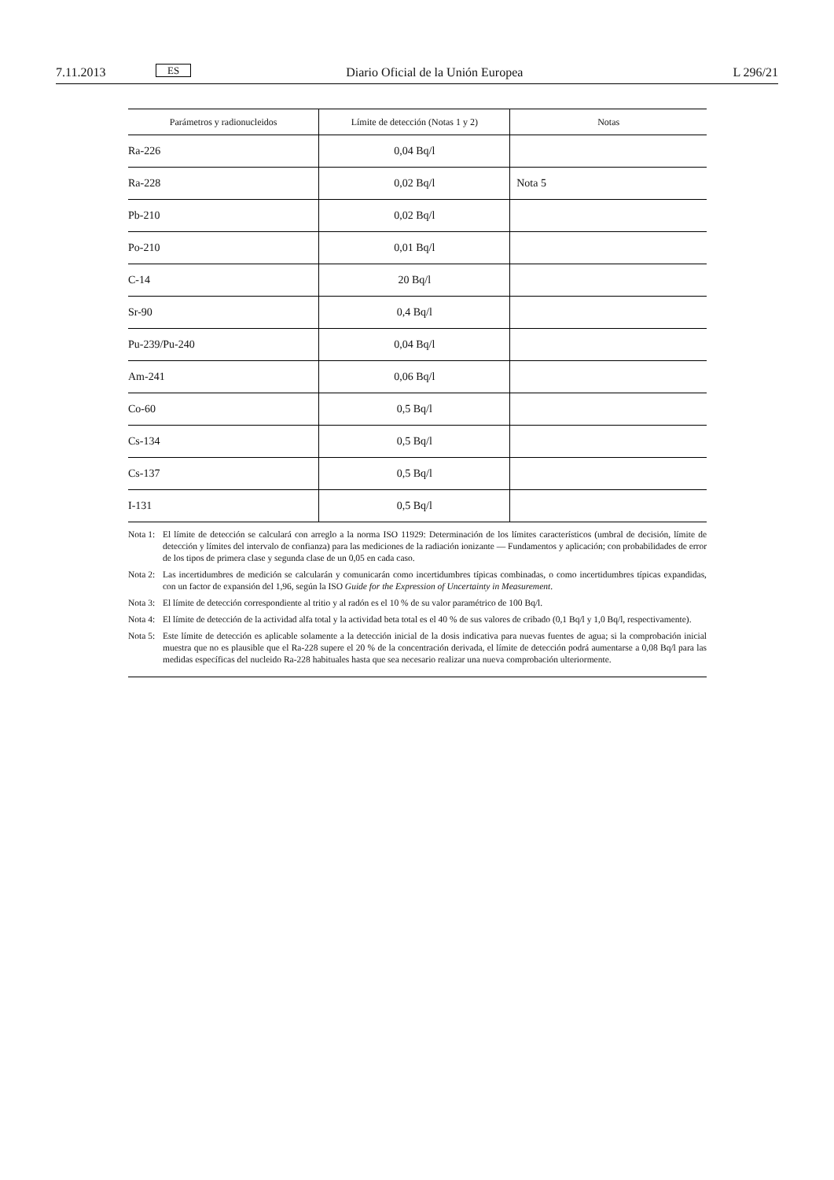7.11.2013 ES Diario Oficial de la Unión Europea L 296/21
| Parámetros y radionucleidos | Límite de detección (Notas 1 y 2) | Notas |
| --- | --- | --- |
| Ra-226 | 0,04 Bq/l | |
| Ra-228 | 0,02 Bq/l | Nota 5 |
| Pb-210 | 0,02 Bq/l | |
| Po-210 | 0,01 Bq/l | |
| C-14 | 20 Bq/l | |
| Sr-90 | 0,4 Bq/l | |
| Pu-239/Pu-240 | 0,04 Bq/l | |
| Am-241 | 0,06 Bq/l | |
| Co-60 | 0,5 Bq/l | |
| Cs-134 | 0,5 Bq/l | |
| Cs-137 | 0,5 Bq/l | |
| I-131 | 0,5 Bq/l | |
Nota 1: El límite de detección se calculará con arreglo a la norma ISO 11929: Determinación de los límites característicos (umbral de decisión, límite de detección y límites del intervalo de confianza) para las mediciones de la radiación ionizante — Fundamentos y aplicación; con probabilidades de error de los tipos de primera clase y segunda clase de un 0,05 en cada caso.
Nota 2: Las incertidumbres de medición se calcularán y comunicarán como incertidumbres típicas combinadas, o como incertidumbres típicas expandidas, con un factor de expansión del 1,96, según la ISO Guide for the Expression of Uncertainty in Measurement.
Nota 3: El límite de detección correspondiente al tritio y al radón es el 10 % de su valor paramétrico de 100 Bq/l.
Nota 4: El límite de detección de la actividad alfa total y la actividad beta total es el 40 % de sus valores de cribado (0,1 Bq/l y 1,0 Bq/l, respectivamente).
Nota 5: Este límite de detección es aplicable solamente a la detección inicial de la dosis indicativa para nuevas fuentes de agua; si la comprobación inicial muestra que no es plausible que el Ra-228 supere el 20 % de la concentración derivada, el límite de detección podrá aumentarse a 0,08 Bq/l para las medidas específicas del nucleido Ra-228 habituales hasta que sea necesario realizar una nueva comprobación ulteriormente.